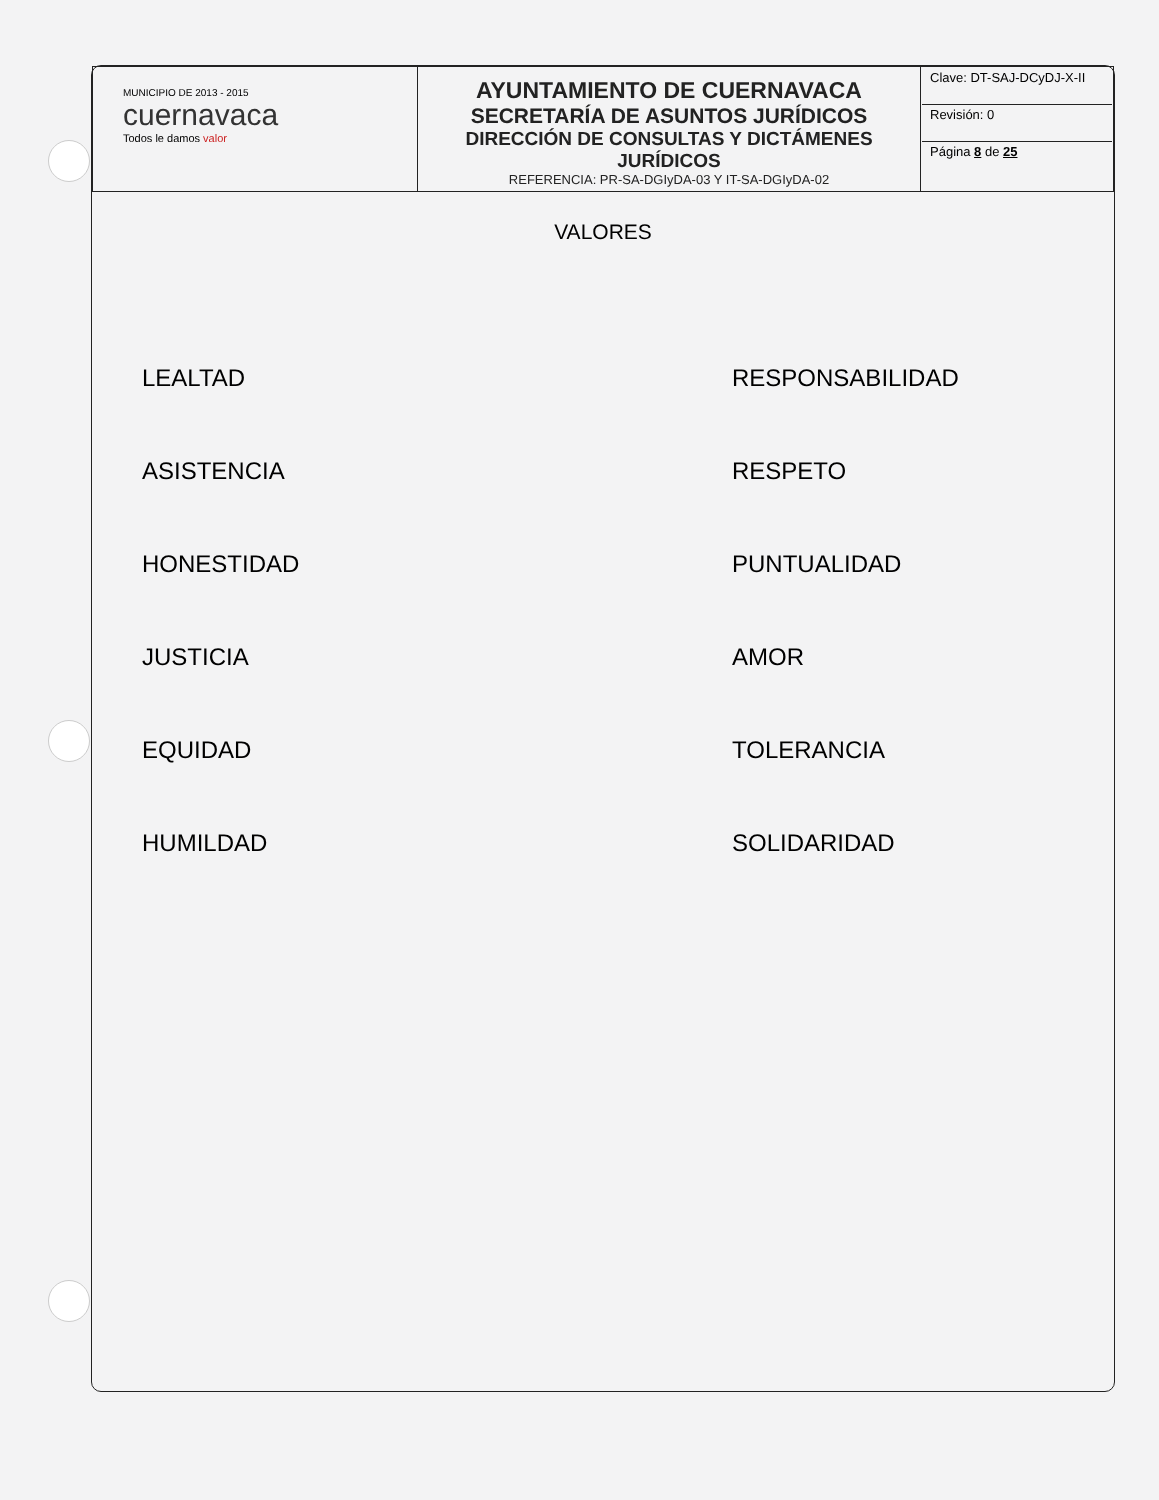| MUNICIPIO DE 2013 - 2015 cuernavaca Todos le damos valor | AYUNTAMIENTO DE CUERNAVACA SECRETARÍA DE ASUNTOS JURÍDICOS DIRECCIÓN DE CONSULTAS Y DICTÁMENES JURÍDICOS REFERENCIA: PR-SA-DGIyDA-03 Y IT-SA-DGIyDA-02 | Clave: DT-SAJ-DCyDJ-X-II Revisión: 0 Página 8 de 25 |
VALORES
LEALTAD
RESPONSABILIDAD
ASISTENCIA
RESPETO
HONESTIDAD
PUNTUALIDAD
JUSTICIA
AMOR
EQUIDAD
TOLERANCIA
HUMILDAD
SOLIDARIDAD